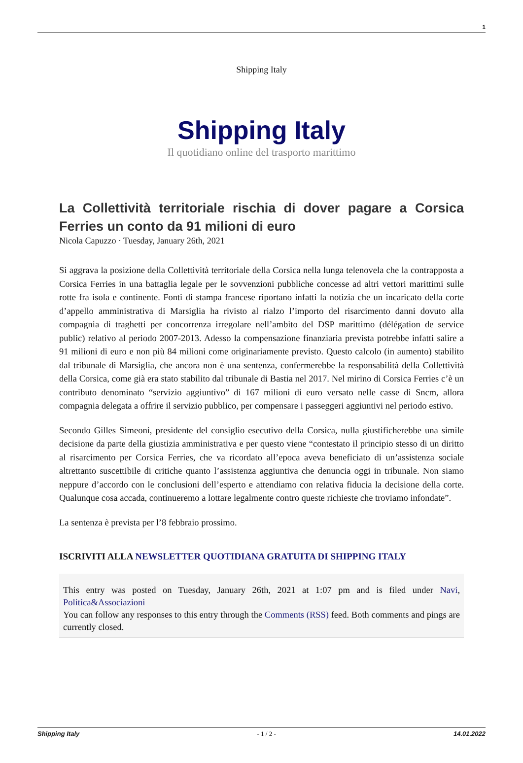1
Shipping Italy
Shipping Italy
Il quotidiano online del trasporto marittimo
La Collettività territoriale rischia di dover pagare a Corsica Ferries un conto da 91 milioni di euro
Nicola Capuzzo · Tuesday, January 26th, 2021
Si aggrava la posizione della Collettività territoriale della Corsica nella lunga telenovela che la contrapposta a Corsica Ferries in una battaglia legale per le sovvenzioni pubbliche concesse ad altri vettori marittimi sulle rotte fra isola e continente. Fonti di stampa francese riportano infatti la notizia che un incaricato della corte d’appello amministrativa di Marsiglia ha rivisto al rialzo l’importo del risarcimento danni dovuto alla compagnia di traghetti per concorrenza irregolare nell’ambito del DSP marittimo (délégation de service public) relativo al periodo 2007-2013. Adesso la compensazione finanziaria prevista potrebbe infatti salire a 91 milioni di euro e non più 84 milioni come originariamente previsto. Questo calcolo (in aumento) stabilito dal tribunale di Marsiglia, che ancora non è una sentenza, confermerebbe la responsabilità della Collettività della Corsica, come già era stato stabilito dal tribunale di Bastia nel 2017. Nel mirino di Corsica Ferries c’è un contributo denominato “servizio aggiuntivo” di 167 milioni di euro versato nelle casse di Sncm, allora compagnia delegata a offrire il servizio pubblico, per compensare i passeggeri aggiuntivi nel periodo estivo.
Secondo Gilles Simeoni, presidente del consiglio esecutivo della Corsica, nulla giustificherebbe una simile decisione da parte della giustizia amministrativa e per questo viene “contestato il principio stesso di un diritto al risarcimento per Corsica Ferries, che va ricordato all’epoca aveva beneficiato di un’assistenza sociale altrettanto suscettibile di critiche quanto l’assistenza aggiuntiva che denuncia oggi in tribunale. Non siamo neppure d’accordo con le conclusioni dell’esperto e attendiamo con relativa fiducia la decisione della corte. Qualunque cosa accada, continueremo a lottare legalmente contro queste richieste che troviamo infondate”.
La sentenza è prevista per l’8 febbraio prossimo.
ISCRIVITI ALLA NEWSLETTER QUOTIDIANA GRATUITA DI SHIPPING ITALY
This entry was posted on Tuesday, January 26th, 2021 at 1:07 pm and is filed under Navi, Politica&Associazioni
You can follow any responses to this entry through the Comments (RSS) feed. Both comments and pings are currently closed.
Shipping Italy - 1 / 2 - 14.01.2022